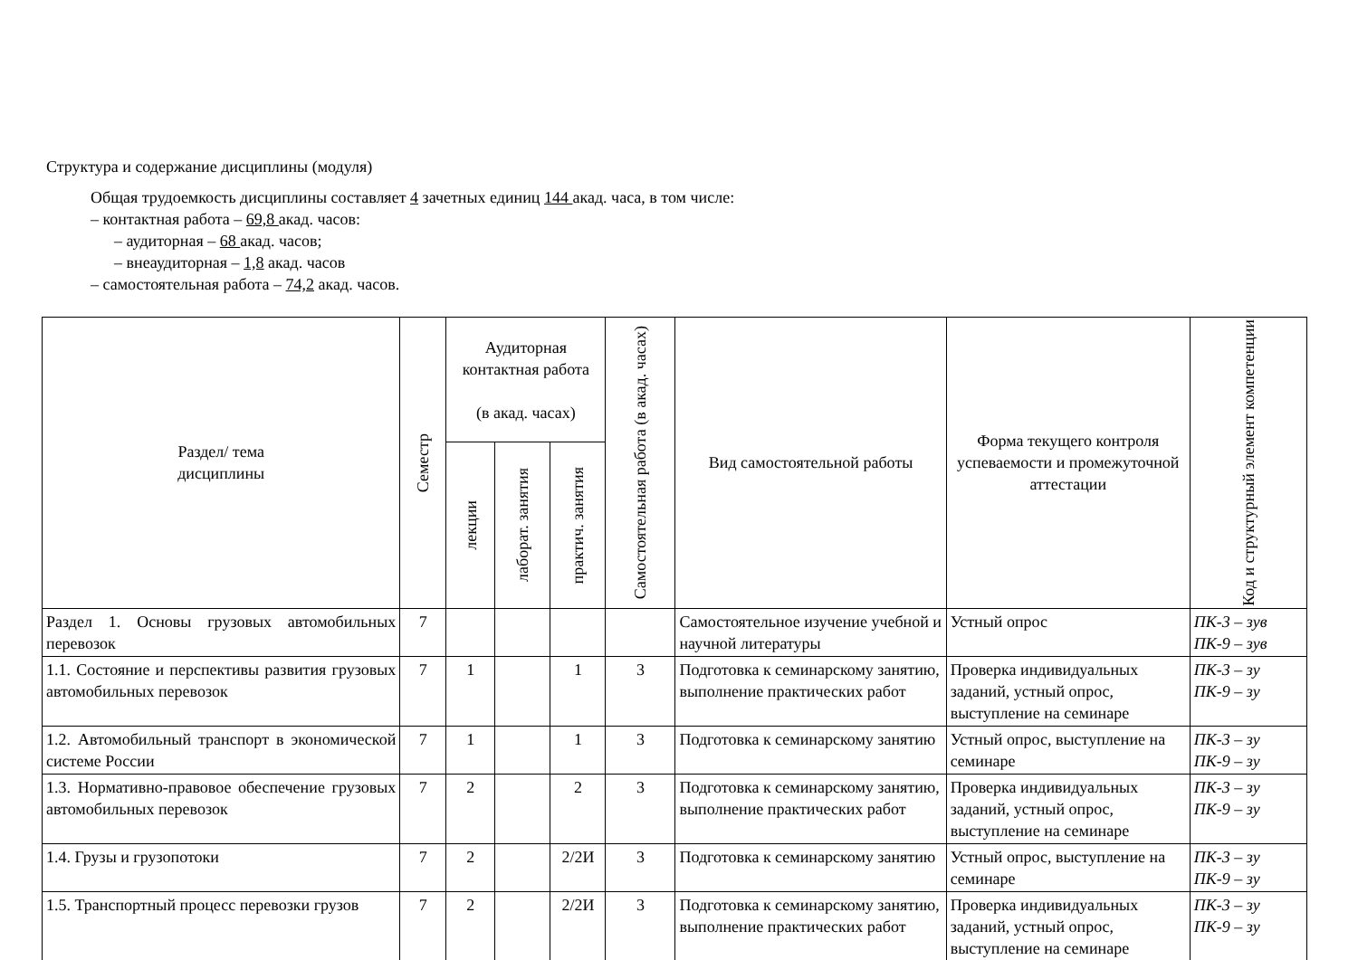Структура и содержание дисциплины (модуля)
Общая трудоемкость дисциплины составляет 4 зачетных единиц 144 акад. часа, в том числе:
– контактная работа – 69,8 акад. часов:
– аудиторная – 68 акад. часов;
– внеаудиторная – 1,8 акад. часов
– самостоятельная работа – 74,2 акад. часов.
| Раздел/ тема дисциплины | Семестр | Аудиторная контактная работа (в акад. часах) | | | Самостоятельная работа (в акад. часах) | Вид самостоятельной работы | Форма текущего контроля успеваемости и промежуточной аттестации | Код и структурный элемент компетенции |
| --- | --- | --- | --- | --- | --- | --- | --- | --- |
| | | лекции | лаборат. занятия | практич. занятия | | | | |
| Раздел 1. Основы грузовых автомобильных перевозок | 7 | | | | | Самостоятельное изучение учебной и научной литературы | Устный опрос | ПК-3 – зув ПК-9 – зув |
| 1.1. Состояние и перспективы развития грузовых автомобильных перевозок | 7 | 1 | | 1 | 3 | Подготовка к семинарскому занятию, выполнение практических работ | Проверка индивидуальных заданий, устный опрос, выступление на семинаре | ПК-3 – зу ПК-9 – зу |
| 1.2. Автомобильный транспорт в экономической системе России | 7 | 1 | | 1 | 3 | Подготовка к семинарскому занятию | Устный опрос, выступление на семинаре | ПК-3 – зу ПК-9 – зу |
| 1.3. Нормативно-правовое обеспечение грузовых автомобильных перевозок | 7 | 2 | | 2 | 3 | Подготовка к семинарскому занятию, выполнение практических работ | Проверка индивидуальных заданий, устный опрос, выступление на семинаре | ПК-3 – зу ПК-9 – зу |
| 1.4. Грузы и грузопотоки | 7 | 2 | | 2/2И | 3 | Подготовка к семинарскому занятию | Устный опрос, выступление на семинаре | ПК-3 – зу ПК-9 – зу |
| 1.5. Транспортный процесс перевозки грузов | 7 | 2 | | 2/2И | 3 | Подготовка к семинарскому занятию, выполнение практических работ | Проверка индивидуальных заданий, устный опрос, выступление на семинаре | ПК-3 – зу ПК-9 – зу |